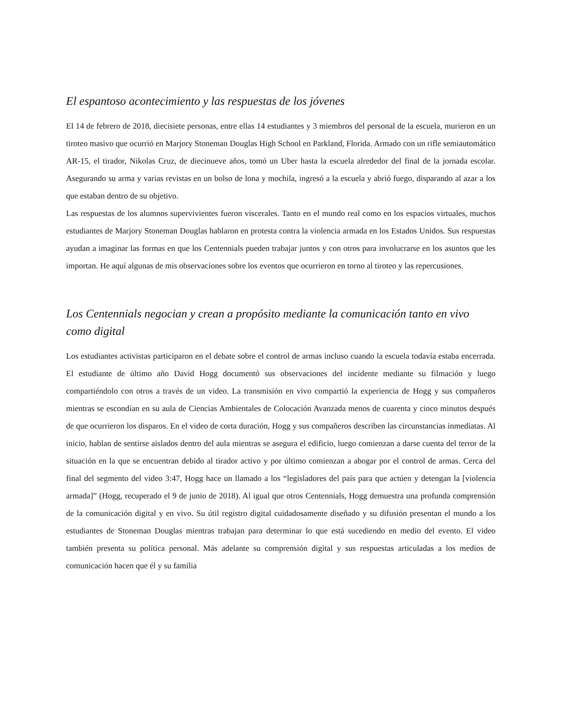El espantoso acontecimiento y las respuestas de los jóvenes
El 14 de febrero de 2018, diecisiete personas, entre ellas 14 estudiantes y 3 miembros del personal de la escuela, murieron en un tiroteo masivo que ocurrió en Marjory Stoneman Douglas High School en Parkland, Florida. Armado con un rifle semiautomático AR-15, el tirador, Nikolas Cruz, de diecinueve años, tomó un Uber hasta la escuela alrededor del final de la jornada escolar. Asegurando su arma y varias revistas en un bolso de lona y mochila, ingresó a la escuela y abrió fuego, disparando al azar a los que estaban dentro de su objetivo.
Las respuestas de los alumnos supervivientes fueron viscerales. Tanto en el mundo real como en los espacios virtuales, muchos estudiantes de Marjory Stoneman Douglas hablaron en protesta contra la violencia armada en los Estados Unidos. Sus respuestas ayudan a imaginar las formas en que los Centennials pueden trabajar juntos y con otros para involucrarse en los asuntos que les importan. He aquí algunas de mis observaciones sobre los eventos que ocurrieron en torno al tiroteo y las repercusiones.
Los Centennials negocian y crean a propósito mediante la comunicación tanto en vivo como digital
Los estudiantes activistas participaron en el debate sobre el control de armas incluso cuando la escuela todavía estaba encerrada. El estudiante de último año David Hogg documentó sus observaciones del incidente mediante su filmación y luego compartiéndolo con otros a través de un video. La transmisión en vivo compartió la experiencia de Hogg y sus compañeros mientras se escondían en su aula de Ciencias Ambientales de Colocación Avanzada menos de cuarenta y cinco minutos después de que ocurrieron los disparos. En el video de corta duración, Hogg y sus compañeros describen las circunstancias inmediatas. Al inicio, hablan de sentirse aislados dentro del aula mientras se asegura el edificio, luego comienzan a darse cuenta del terror de la situación en la que se encuentran debido al tirador activo y por último comienzan a abogar por el control de armas. Cerca del final del segmento del video 3:47, Hogg hace un llamado a los “legisladores del país para que actúen y detengan la [violencia armada]” (Hogg, recuperado el 9 de junio de 2018). Al igual que otros Centennials, Hogg demuestra una profunda comprensión de la comunicación digital y en vivo. Su útil registro digital cuidadosamente diseñado y su difusión presentan el mundo a los estudiantes de Stoneman Douglas mientras trabajan para determinar lo que está sucediendo en medio del evento. El video también presenta su política personal. Más adelante su comprensión digital y sus respuestas articuladas a los medios de comunicación hacen que él y su familia